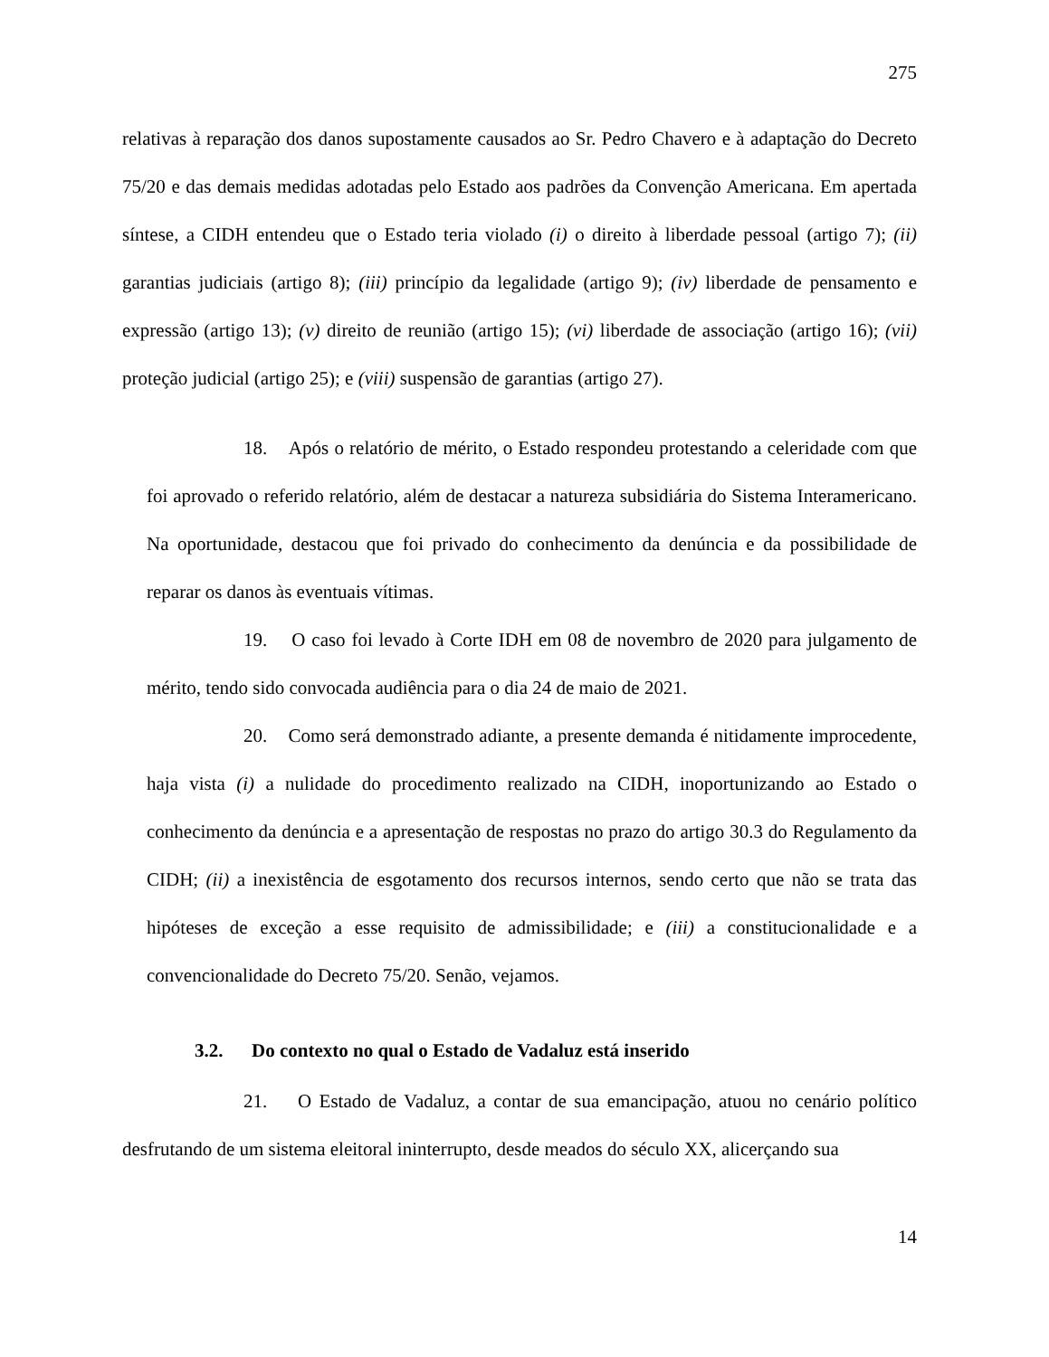275
relativas à reparação dos danos supostamente causados ao Sr. Pedro Chavero e à adaptação do Decreto 75/20 e das demais medidas adotadas pelo Estado aos padrões da Convenção Americana. Em apertada síntese, a CIDH entendeu que o Estado teria violado (i) o direito à liberdade pessoal (artigo 7); (ii) garantias judiciais (artigo 8); (iii) princípio da legalidade (artigo 9); (iv) liberdade de pensamento e expressão (artigo 13); (v) direito de reunião (artigo 15); (vi) liberdade de associação (artigo 16); (vii) proteção judicial (artigo 25); e (viii) suspensão de garantias (artigo 27).
18. Após o relatório de mérito, o Estado respondeu protestando a celeridade com que foi aprovado o referido relatório, além de destacar a natureza subsidiária do Sistema Interamericano. Na oportunidade, destacou que foi privado do conhecimento da denúncia e da possibilidade de reparar os danos às eventuais vítimas.
19. O caso foi levado à Corte IDH em 08 de novembro de 2020 para julgamento de mérito, tendo sido convocada audiência para o dia 24 de maio de 2021.
20. Como será demonstrado adiante, a presente demanda é nitidamente improcedente, haja vista (i) a nulidade do procedimento realizado na CIDH, inoportunizando ao Estado o conhecimento da denúncia e a apresentação de respostas no prazo do artigo 30.3 do Regulamento da CIDH; (ii) a inexistência de esgotamento dos recursos internos, sendo certo que não se trata das hipóteses de exceção a esse requisito de admissibilidade; e (iii) a constitucionalidade e a convencionalidade do Decreto 75/20. Senão, vejamos.
3.2. Do contexto no qual o Estado de Vadaluz está inserido
21. O Estado de Vadaluz, a contar de sua emancipação, atuou no cenário político desfrutando de um sistema eleitoral ininterrupto, desde meados do século XX, alicerçando sua
14